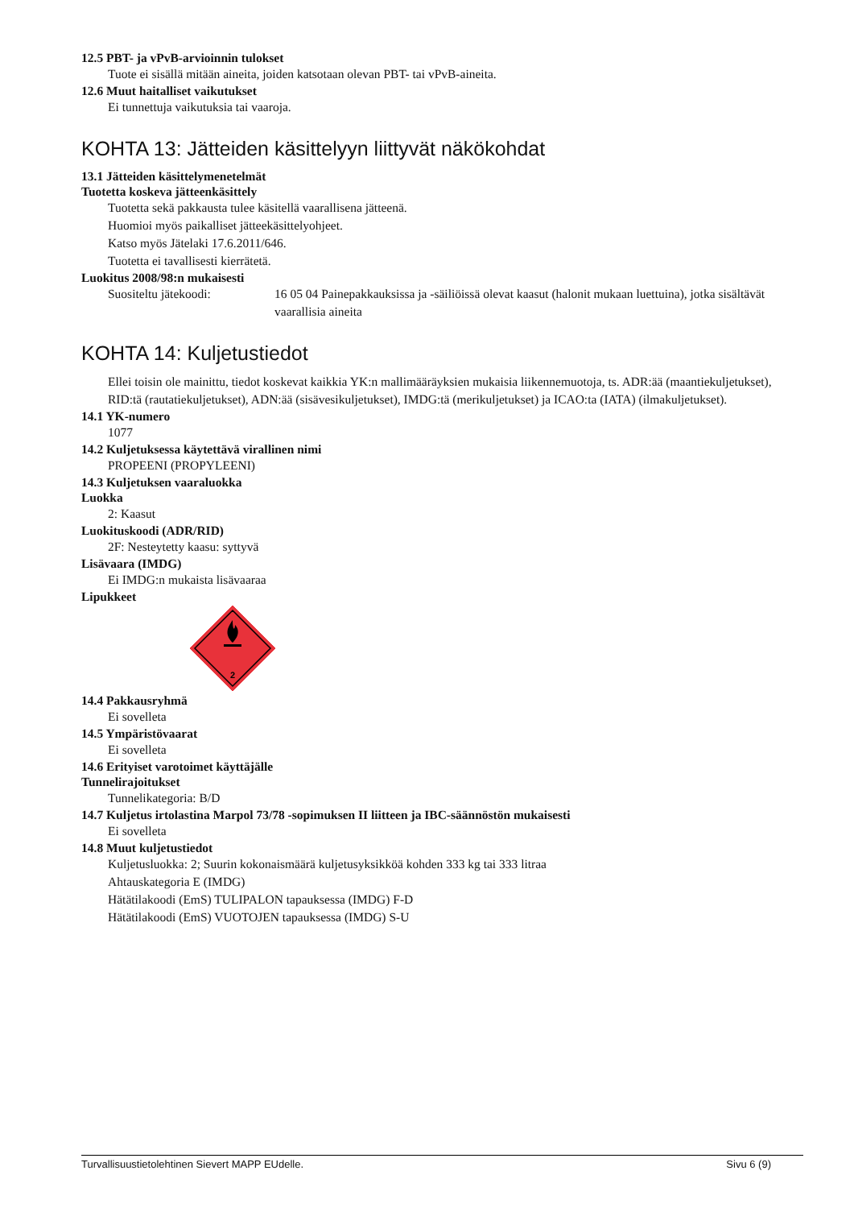12.5 PBT- ja vPvB-arvioinnin tulokset
Tuote ei sisällä mitään aineita, joiden katsotaan olevan PBT- tai vPvB-aineita.
12.6 Muut haitalliset vaikutukset
Ei tunnettuja vaikutuksia tai vaaroja.
KOHTA 13: Jätteiden käsittelyyn liittyvät näkökohdat
13.1 Jätteiden käsittelymenetelmät
Tuotetta koskeva jätteenkäsittely
Tuotetta sekä pakkausta tulee käsitellä vaarallisena jätteenä.
Huomioi myös paikalliset jätteekäsittelyohjeet.
Katso myös Jätelaki 17.6.2011/646.
Tuotetta ei tavallisesti kierrätetä.
Luokitus 2008/98:n mukaisesti
Suositeltu jätekoodi: 16 05 04 Painepakkauksissa ja -säiliöissä olevat kaasut (halonit mukaan luettuina), jotka sisältävät vaarallisia aineita
KOHTA 14: Kuljetustiedot
Ellei toisin ole mainittu, tiedot koskevat kaikkia YK:n mallimääräyksien mukaisia liikennemuotoja, ts. ADR:ää (maantiekuljetukset), RID:tä (rautatiekuljetukset), ADN:ää (sisävesikuljetukset), IMDG:tä (merikuljetukset) ja ICAO:ta (IATA) (ilmakuljetukset).
14.1 YK-numero
1077
14.2 Kuljetuksessa käytettävä virallinen nimi
PROPEENI (PROPYLEENI)
14.3 Kuljetuksen vaaraluokka
Luokka
2: Kaasut
Luokituskoodi (ADR/RID)
2F: Nesteytetty kaasu: syttyvä
Lisävaara (IMDG)
Ei IMDG:n mukaista lisävaaraa
Lipukkeet
2
14.4 Pakkausryhmä
Ei sovelleta
14.5 Ympäristövaarat
Ei sovelleta
14.6 Erityiset varotoimet käyttäjälle
Tunnelirajoitukset
Tunnelikategoria: B/D
14.7 Kuljetus irtolastina Marpol 73/78 -sopimuksen II liitteen ja IBC-säännöstön mukaisesti
Ei sovelleta
14.8 Muut kuljetustiedot
Kuljetusluokka: 2; Suurin kokonaismäärä kuljetusyksikköä kohden 333 kg tai 333 litraa
Ahtauskategoria E (IMDG)
Hätätilakoodi (EmS) TULIPALON tapauksessa (IMDG) F-D
Hätätilakoodi (EmS) VUOTOJEN tapauksessa (IMDG) S-U
Turvallisuustietolehtinen Sievert MAPP EUdelle. Sivu 6 (9)